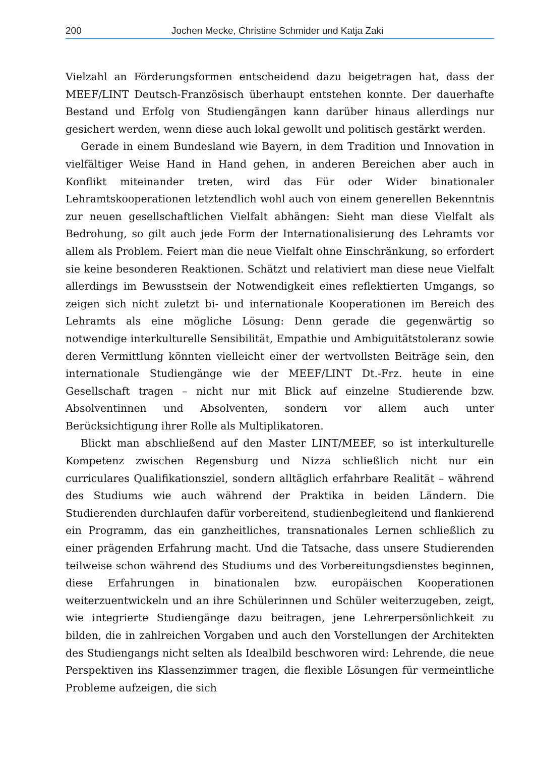200 Jochen Mecke, Christine Schmider und Katja Zaki
Vielzahl an Förderungsformen entscheidend dazu beigetragen hat, dass der MEEF/LINT Deutsch-Französisch überhaupt entstehen konnte. Der dauerhafte Bestand und Erfolg von Studiengängen kann darüber hinaus allerdings nur gesichert werden, wenn diese auch lokal gewollt und politisch gestärkt werden.
Gerade in einem Bundesland wie Bayern, in dem Tradition und Innovation in vielfältiger Weise Hand in Hand gehen, in anderen Bereichen aber auch in Konflikt miteinander treten, wird das Für oder Wider binationaler Lehramtskooperationen letztendlich wohl auch von einem generellen Bekenntnis zur neuen gesellschaftlichen Vielfalt abhängen: Sieht man diese Vielfalt als Bedrohung, so gilt auch jede Form der Internationalisierung des Lehramts vor allem als Problem. Feiert man die neue Vielfalt ohne Einschränkung, so erfordert sie keine besonderen Reaktionen. Schätzt und relativiert man diese neue Vielfalt allerdings im Bewusstsein der Notwendigkeit eines reflektierten Umgangs, so zeigen sich nicht zuletzt bi- und internationale Kooperationen im Bereich des Lehramts als eine mögliche Lösung: Denn gerade die gegenwärtig so notwendige interkulturelle Sensibilität, Empathie und Ambiguitätstoleranz sowie deren Vermittlung könnten vielleicht einer der wertvollsten Beiträge sein, den internationale Studiengänge wie der MEEF/LINT Dt.-Frz. heute in eine Gesellschaft tragen – nicht nur mit Blick auf einzelne Studierende bzw. Absolventinnen und Absolventen, sondern vor allem auch unter Berücksichtigung ihrer Rolle als Multiplikatoren.
Blickt man abschließend auf den Master LINT/MEEF, so ist interkulturelle Kompetenz zwischen Regensburg und Nizza schließlich nicht nur ein curriculares Qualifikationsziel, sondern alltäglich erfahrbare Realität – während des Studiums wie auch während der Praktika in beiden Ländern. Die Studierenden durchlaufen dafür vorbereitend, studienbegleitend und flankierend ein Programm, das ein ganzheitliches, transnationales Lernen schließlich zu einer prägenden Erfahrung macht. Und die Tatsache, dass unsere Studierenden teilweise schon während des Studiums und des Vorbereitungsdienstes beginnen, diese Erfahrungen in binationalen bzw. europäischen Kooperationen weiterzuentwickeln und an ihre Schülerinnen und Schüler weiterzugeben, zeigt, wie integrierte Studiengänge dazu beitragen, jene Lehrerpersönlichkeit zu bilden, die in zahlreichen Vorgaben und auch den Vorstellungen der Architekten des Studiengangs nicht selten als Idealbild beschworen wird: Lehrende, die neue Perspektiven ins Klassenzimmer tragen, die flexible Lösungen für vermeintliche Probleme aufzeigen, die sich